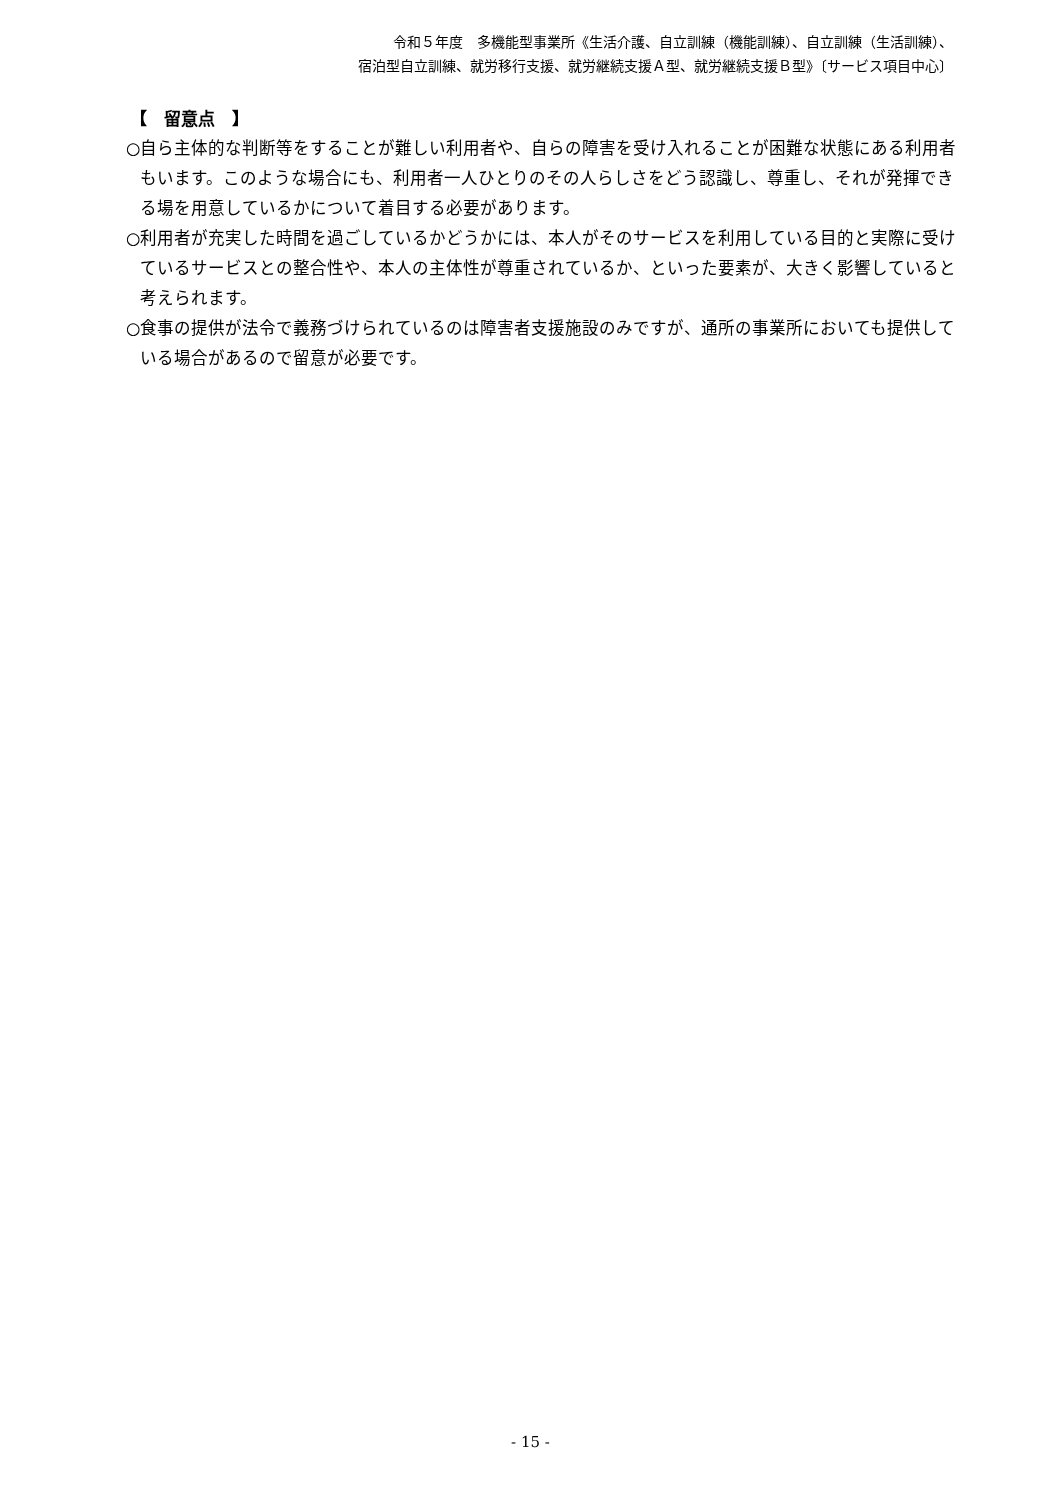令和５年度　多機能型事業所《生活介護、自立訓練（機能訓練）、自立訓練（生活訓練）、
宿泊型自立訓練、就労移行支援、就労継続支援Ａ型、就労継続支援Ｂ型》〔サービス項目中心〕
【　留意点　】
○自ら主体的な判断等をすることが難しい利用者や、自らの障害を受け入れることが困難な状態にある利用者もいます。このような場合にも、利用者一人ひとりのその人らしさをどう認識し、尊重し、それが発揮できる場を用意しているかについて着目する必要があります。
○利用者が充実した時間を過ごしているかどうかには、本人がそのサービスを利用している目的と実際に受けているサービスとの整合性や、本人の主体性が尊重されているか、といった要素が、大きく影響していると考えられます。
○食事の提供が法令で義務づけられているのは障害者支援施設のみですが、通所の事業所においても提供している場合があるので留意が必要です。
- 15 -